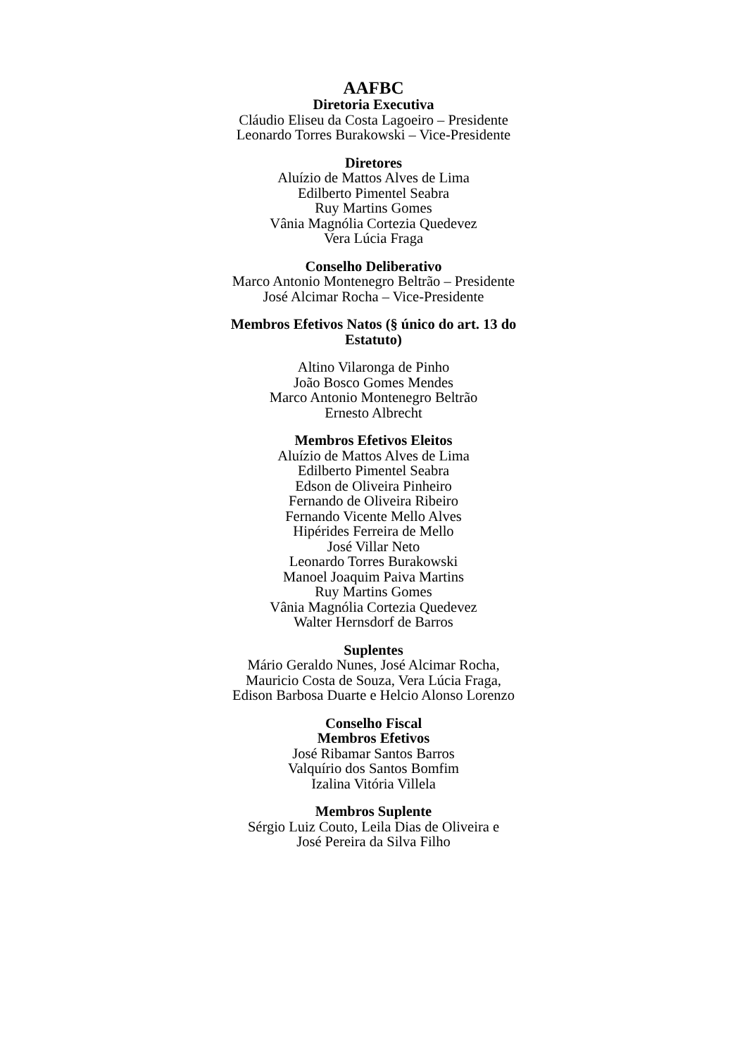AAFBC
Diretoria Executiva
Cláudio Eliseu da Costa Lagoeiro – Presidente
Leonardo Torres Burakowski – Vice-Presidente
Diretores
Aluízio de Mattos Alves de Lima
Edilberto Pimentel Seabra
Ruy Martins Gomes
Vânia Magnólia Cortezia Quedevez
Vera Lúcia Fraga
Conselho Deliberativo
Marco Antonio Montenegro Beltrão – Presidente
José Alcimar Rocha – Vice-Presidente
Membros Efetivos Natos (§ único do art. 13 do Estatuto)
Altino Vilaronga de Pinho
João Bosco Gomes Mendes
Marco Antonio Montenegro Beltrão
Ernesto Albrecht
Membros Efetivos Eleitos
Aluízio de Mattos Alves de Lima
Edilberto Pimentel Seabra
Edson de Oliveira Pinheiro
Fernando de Oliveira Ribeiro
Fernando Vicente Mello Alves
Hipérides Ferreira de Mello
José Villar Neto
Leonardo Torres Burakowski
Manoel Joaquim Paiva Martins
Ruy Martins Gomes
Vânia Magnólia Cortezia Quedevez
Walter Hernsdorf de Barros
Suplentes
Mário Geraldo Nunes, José Alcimar Rocha,
Mauricio Costa de Souza, Vera Lúcia Fraga,
Edison Barbosa Duarte e Helcio Alonso Lorenzo
Conselho Fiscal
Membros Efetivos
José Ribamar Santos Barros
Valquírio dos Santos Bomfim
Izalina Vitória Villela
Membros Suplente
Sérgio Luiz Couto, Leila Dias de Oliveira e
José Pereira da Silva Filho